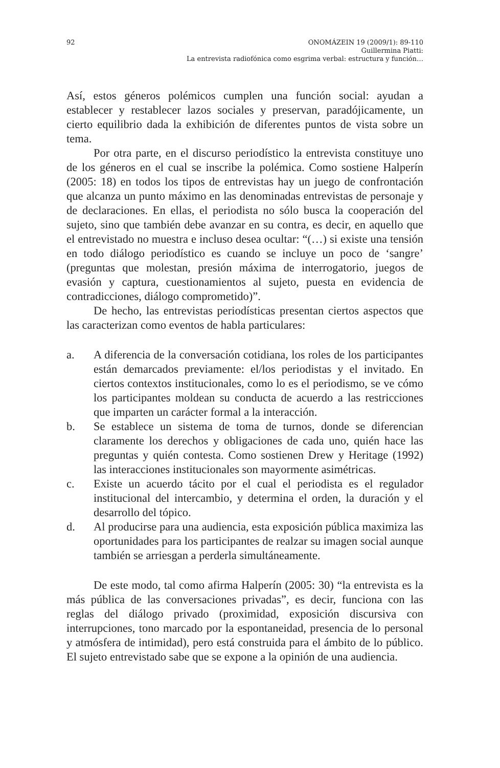92 ONOMÁZEIN 19 (2009/1): 89-110
Guillermina Piatti:
La entrevista radiofónica como esgrima verbal: estructura y función…
Así, estos géneros polémicos cumplen una función social: ayudan a establecer y restablecer lazos sociales y preservan, paradójicamente, un cierto equilibrio dada la exhibición de diferentes puntos de vista sobre un tema.
Por otra parte, en el discurso periodístico la entrevista constituye uno de los géneros en el cual se inscribe la polémica. Como sostiene Halperín (2005: 18) en todos los tipos de entrevistas hay un juego de confrontación que alcanza un punto máximo en las denominadas entrevistas de personaje y de declaraciones. En ellas, el periodista no sólo busca la cooperación del sujeto, sino que también debe avanzar en su contra, es decir, en aquello que el entrevistado no muestra e incluso desea ocultar: “(…) si existe una tensión en todo diálogo periodístico es cuando se incluye un poco de ‘sangre’ (preguntas que molestan, presión máxima de interrogatorio, juegos de evasión y captura, cuestionamientos al sujeto, puesta en evidencia de contradicciones, diálogo comprometido)”.
De hecho, las entrevistas periodísticas presentan ciertos aspectos que las caracterizan como eventos de habla particulares:
a. A diferencia de la conversación cotidiana, los roles de los participantes están demarcados previamente: el/los periodistas y el invitado. En ciertos contextos institucionales, como lo es el periodismo, se ve cómo los participantes moldean su conducta de acuerdo a las restricciones que imparten un carácter formal a la interacción.
b. Se establece un sistema de toma de turnos, donde se diferencian claramente los derechos y obligaciones de cada uno, quién hace las preguntas y quién contesta. Como sostienen Drew y Heritage (1992) las interacciones institucionales son mayormente asimétricas.
c. Existe un acuerdo tácito por el cual el periodista es el regulador institucional del intercambio, y determina el orden, la duración y el desarrollo del tópico.
d. Al producirse para una audiencia, esta exposición pública maximiza las oportunidades para los participantes de realzar su imagen social aunque también se arriesgan a perderla simultáneamente.
De este modo, tal como afirma Halperín (2005: 30) “la entrevista es la más pública de las conversaciones privadas”, es decir, funciona con las reglas del diálogo privado (proximidad, exposición discursiva con interrupciones, tono marcado por la espontaneidad, presencia de lo personal y atmósfera de intimidad), pero está construida para el ámbito de lo público. El sujeto entrevistado sabe que se expone a la opinión de una audiencia.